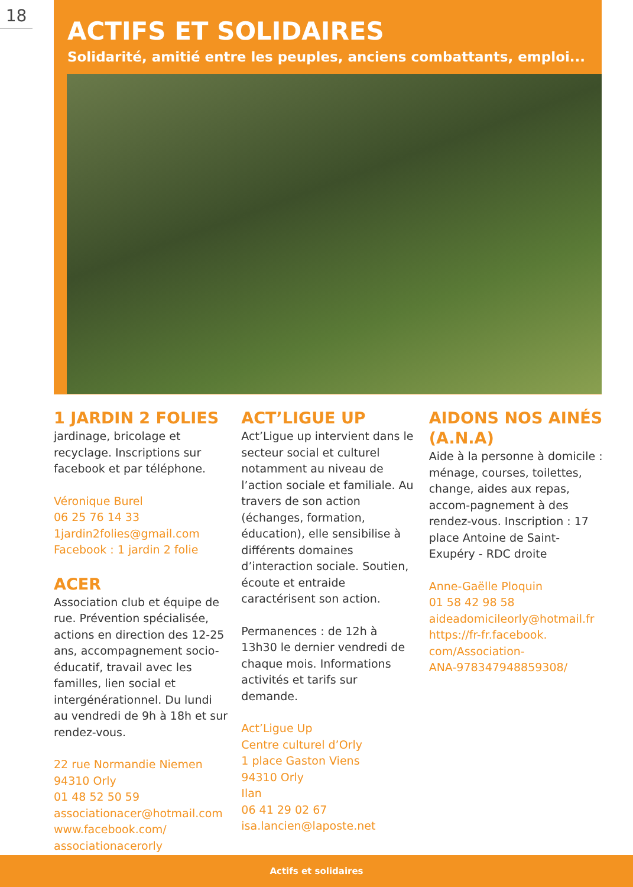18
ACTIFS ET SOLIDAIRES
Solidarité, amitié entre les peuples, anciens combattants, emploi...
1 JARDIN 2 FOLIES
jardinage, bricolage et recyclage. Inscriptions sur facebook et par téléphone.
Véronique Burel
06 25 76 14 33
1jardin2folies@gmail.com
Facebook : 1 jardin 2 folie
ACER
Association club et équipe de rue. Prévention spécialisée, actions en direction des 12-25 ans, accompagnement socio-éducatif, travail avec les familles, lien social et intergénérationnel. Du lundi au vendredi de 9h à 18h et sur rendez-vous.
22 rue Normandie Niemen
94310 Orly
01 48 52 50 59
associationacer@hotmail.com
www.facebook.com/
associationacerorly
ACT’LIGUE UP
Act’Ligue up intervient dans le secteur social et culturel notamment au niveau de l’action sociale et familiale. Au travers de son action (échanges, formation, éducation), elle sensibilise à différents domaines d’interaction sociale. Soutien, écoute et entraide caractérisent son action.
Permanences : de 12h à 13h30 le dernier vendredi de chaque mois. Informations activités et tarifs sur demande.
Act’Ligue Up
Centre culturel d’Orly
1 place Gaston Viens
94310 Orly
Ilan
06 41 29 02 67
isa.lancien@laposte.net
AIDONS NOS AINÉS (A.N.A)
Aide à la personne à domicile : ménage, courses, toilettes, change, aides aux repas, accom-pagnement à des rendez-vous. Inscription : 17 place Antoine de Saint-Exupéry - RDC droite
Anne-Gaëlle Ploquin
01 58 42 98 58
aideadomicileorly@hotmail.fr
https://fr-fr.facebook.
com/Association-
ANA-978347948859308/
Actifs et solidaires